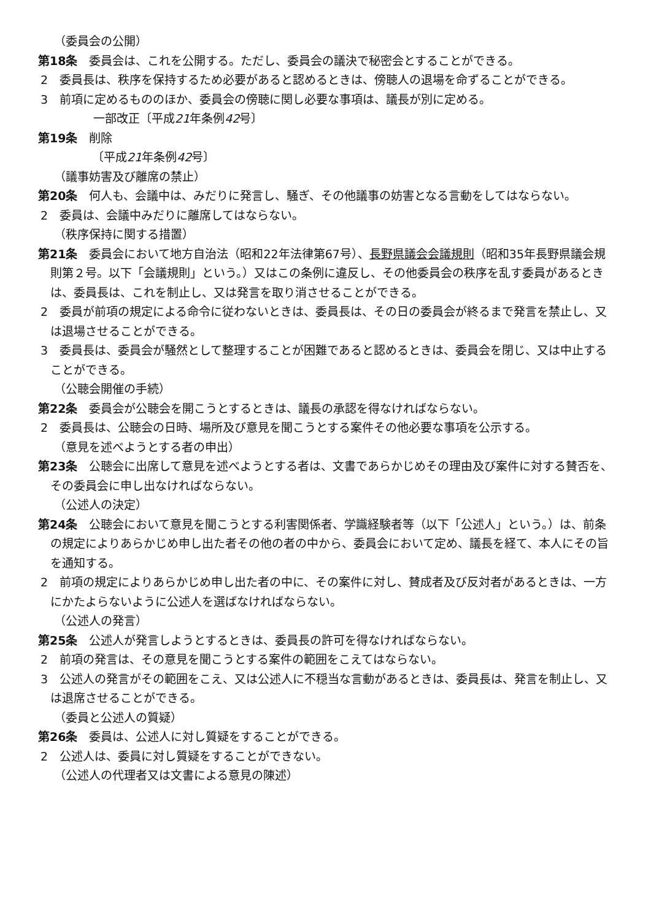（委員会の公開）
第18条　委員会は、これを公開する。ただし、委員会の議決で秘密会とすることができる。
2　委員長は、秩序を保持するため必要があると認めるときは、傍聴人の退場を命ずることができる。
3　前項に定めるもののほか、委員会の傍聴に関し必要な事項は、議長が別に定める。
一部改正〔平成21年条例42号〕
第19条　削除
〔平成21年条例42号〕
（議事妨害及び離席の禁止）
第20条　何人も、会議中は、みだりに発言し、騒ぎ、その他議事の妨害となる言動をしてはならない。
2　委員は、会議中みだりに離席してはならない。
（秩序保持に関する措置）
第21条　委員会において地方自治法（昭和22年法律第67号）、長野県議会会議規則（昭和35年長野県議会規則第２号。以下「会議規則」という。）又はこの条例に違反し、その他委員会の秩序を乱す委員があるときは、委員長は、これを制止し、又は発言を取り消させることができる。
2　委員が前項の規定による命令に従わないときは、委員長は、その日の委員会が終るまで発言を禁止し、又は退場させることができる。
3　委員長は、委員会が騒然として整理することが困難であると認めるときは、委員会を閉じ、又は中止することができる。
（公聴会開催の手続）
第22条　委員会が公聴会を開こうとするときは、議長の承認を得なければならない。
2　委員長は、公聴会の日時、場所及び意見を聞こうとする案件その他必要な事項を公示する。
（意見を述べようとする者の申出）
第23条　公聴会に出席して意見を述べようとする者は、文書であらかじめその理由及び案件に対する賛否を、その委員会に申し出なければならない。
（公述人の決定）
第24条　公聴会において意見を聞こうとする利害関係者、学識経験者等（以下「公述人」という。）は、前条の規定によりあらかじめ申し出た者その他の者の中から、委員会において定め、議長を経て、本人にその旨を通知する。
2　前項の規定によりあらかじめ申し出た者の中に、その案件に対し、賛成者及び反対者があるときは、一方にかたよらないように公述人を選ばなければならない。
（公述人の発言）
第25条　公述人が発言しようとするときは、委員長の許可を得なければならない。
2　前項の発言は、その意見を聞こうとする案件の範囲をこえてはならない。
3　公述人の発言がその範囲をこえ、又は公述人に不穏当な言動があるときは、委員長は、発言を制止し、又は退席させることができる。
（委員と公述人の質疑）
第26条　委員は、公述人に対し質疑をすることができる。
2　公述人は、委員に対し質疑をすることができない。
（公述人の代理者又は文書による意見の陳述）